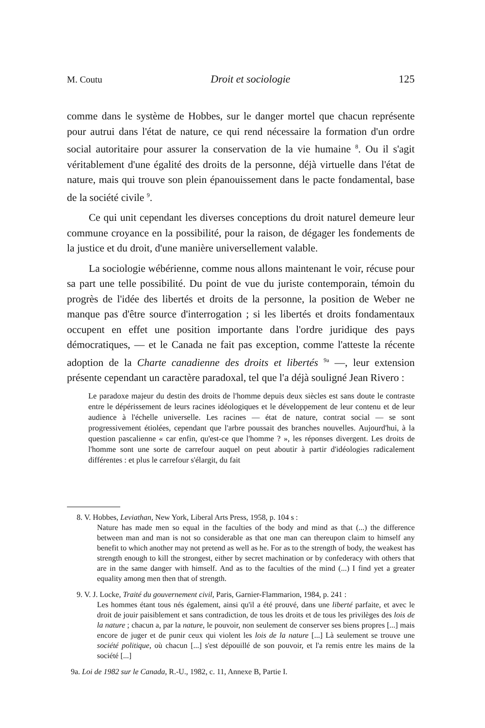M. Coutu Droit et sociologie 125
comme dans le système de Hobbes, sur le danger mortel que chacun représente pour autrui dans l'état de nature, ce qui rend nécessaire la formation d'un ordre social autoritaire pour assurer la conservation de la vie humaine <sup>8</sup>. Ou il s'agit véritablement d'une égalité des droits de la personne, déjà virtuelle dans l'état de nature, mais qui trouve son plein épanouissement dans le pacte fondamental, base de la société civile <sup>9</sup>.
Ce qui unit cependant les diverses conceptions du droit naturel demeure leur commune croyance en la possibilité, pour la raison, de dégager les fondements de la justice et du droit, d'une manière universellement valable.
La sociologie wébérienne, comme nous allons maintenant le voir, récuse pour sa part une telle possibilité. Du point de vue du juriste contemporain, témoin du progrès de l'idée des libertés et droits de la personne, la position de Weber ne manque pas d'être source d'interrogation ; si les libertés et droits fondamentaux occupent en effet une position importante dans l'ordre juridique des pays démocratiques, — et le Canada ne fait pas exception, comme l'atteste la récente adoption de la Charte canadienne des droits et libertés <sup>9a</sup> —, leur extension présente cependant un caractère paradoxal, tel que l'a déjà souligné Jean Rivero :
Le paradoxe majeur du destin des droits de l'homme depuis deux siècles est sans doute le contraste entre le dépérissement de leurs racines idéologiques et le développement de leur contenu et de leur audience à l'échelle universelle. Les racines — état de nature, contrat social — se sont progressivement étiolées, cependant que l'arbre poussait des branches nouvelles. Aujourd'hui, à la question pascalienne « car enfin, qu'est-ce que l'homme ? », les réponses divergent. Les droits de l'homme sont une sorte de carrefour auquel on peut aboutir à partir d'idéologies radicalement différentes : et plus le carrefour s'élargit, du fait
8. V. Hobbes, Leviathan, New York, Liberal Arts Press, 1958, p. 104 s :
Nature has made men so equal in the faculties of the body and mind as that (...) the difference between man and man is not so considerable as that one man can thereupon claim to himself any benefit to which another may not pretend as well as he. For as to the strength of body, the weakest has strength enough to kill the strongest, either by secret machination or by confederacy with others that are in the same danger with himself. And as to the faculties of the mind (...) I find yet a greater equality among men then that of strength.
9. V. J. Locke, Traité du gouvernement civil, Paris, Garnier-Flammarion, 1984, p. 241 :
Les hommes étant tous nés également, ainsi qu'il a été prouvé, dans une liberté parfaite, et avec le droit de jouir paisiblement et sans contradiction, de tous les droits et de tous les privilèges des lois de la nature ; chacun a, par la nature, le pouvoir, non seulement de conserver ses biens propres [...] mais encore de juger et de punir ceux qui violent les lois de la nature [...] Là seulement se trouve une société politique, où chacun [...] s'est dépouillé de son pouvoir, et l'a remis entre les mains de la société [...]
9a. Loi de 1982 sur le Canada, R.-U., 1982, c. 11, Annexe B, Partie I.